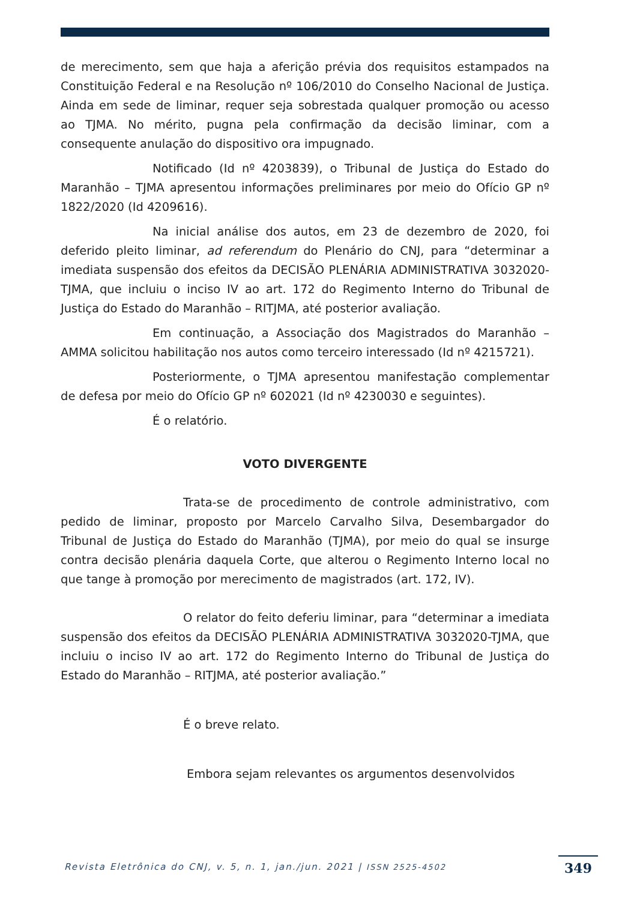de merecimento, sem que haja a aferição prévia dos requisitos estampados na Constituição Federal e na Resolução nº 106/2010 do Conselho Nacional de Justiça. Ainda em sede de liminar, requer seja sobrestada qualquer promoção ou acesso ao TJMA. No mérito, pugna pela confirmação da decisão liminar, com a consequente anulação do dispositivo ora impugnado.
Notificado (Id nº 4203839), o Tribunal de Justiça do Estado do Maranhão – TJMA apresentou informações preliminares por meio do Ofício GP nº 1822/2020 (Id 4209616).
Na inicial análise dos autos, em 23 de dezembro de 2020, foi deferido pleito liminar, ad referendum do Plenário do CNJ, para “determinar a imediata suspensão dos efeitos da DECISÃO PLENÁRIA ADMINISTRATIVA 3032020-TJMA, que incluiu o inciso IV ao art. 172 do Regimento Interno do Tribunal de Justiça do Estado do Maranhão – RITJMA, até posterior avaliação.
Em continuação, a Associação dos Magistrados do Maranhão – AMMA solicitou habilitação nos autos como terceiro interessado (Id nº 4215721).
Posteriormente, o TJMA apresentou manifestação complementar de defesa por meio do Ofício GP nº 602021 (Id nº 4230030 e seguintes).
É o relatório.
VOTO DIVERGENTE
Trata-se de procedimento de controle administrativo, com pedido de liminar, proposto por Marcelo Carvalho Silva, Desembargador do Tribunal de Justiça do Estado do Maranhão (TJMA), por meio do qual se insurge contra decisão plenária daquela Corte, que alterou o Regimento Interno local no que tange à promoção por merecimento de magistrados (art. 172, IV).
O relator do feito deferiu liminar, para “determinar a imediata suspensão dos efeitos da DECISÃO PLENÁRIA ADMINISTRATIVA 3032020-TJMA, que incluiu o inciso IV ao art. 172 do Regimento Interno do Tribunal de Justiça do Estado do Maranhão – RITJMA, até posterior avaliação.”
É o breve relato.
Embora sejam relevantes os argumentos desenvolvidos
Revista Eletrônica do CNJ, v. 5, n. 1, jan./jun. 2021 | ISSN 2525-4502
349